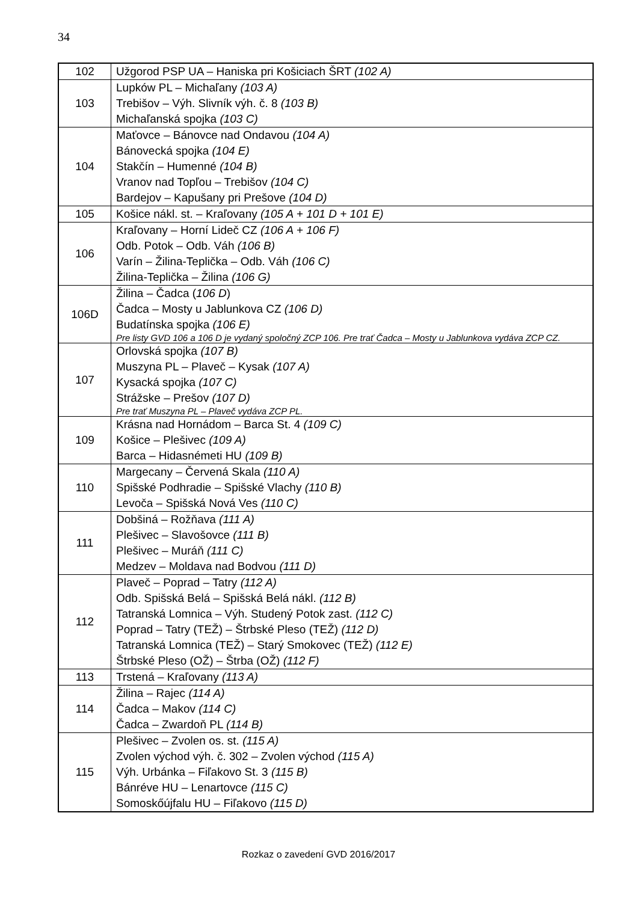34
| 102 | Užgorod PSP UA – Haniska pri Košiciach ŠRT (102 A) |
| 103 | Lupków PL – Michaľany (103 A) Trebišov – Výh. Slivník výh. č. 8 (103 B) Michaľanská spojka (103 C) |
| 104 | Maťovce – Bánovce nad Ondavou (104 A) Bánovecká spojka (104 E) Stakčín – Humenné (104 B) Vranov nad Topľou – Trebišov (104 C) Bardejov – Kapušany pri Prešove (104 D) |
| 105 | Košice nákl. st. – Kraľovany (105 A + 101 D + 101 E) |
| 106 | Kraľovany – Horní Lideč CZ (106 A + 106 F) Odb. Potok – Odb. Váh (106 B) Varín – Žilina-Teplička – Odb. Váh (106 C) Žilina-Teplička – Žilina (106 G) |
| 106D | Žilina – Čadca ( 106 D ) Čadca – Mosty u Jablunkova CZ (106 D) Budatínska spojka (106 E) Pre listy GVD 106 a 106 D je vydaný spoločný ZCP 106. Pre trať Čadca – Mosty u Jablunkova vydáva ZCP CZ. |
| 107 | Orlovská spojka (107 B) Muszyna PL – Plaveč – Kysak (107 A) Kysacká spojka (107 C) Strážske – Prešov (107 D) Pre trať Muszyna PL – Plaveč vydáva ZCP PL. |
| 109 | Krásna nad Hornádom – Barca St. 4 (109 C) Košice – Plešivec (109 A) Barca – Hidasnémeti HU (109 B) |
| 110 | Margecany – Červená Skala (110 A) Spišské Podhradie – Spišské Vlachy (110 B) Levoča – Spišská Nová Ves (110 C) |
| 111 | Dobšiná – Rožňava (111 A) Plešivec – Slavošovce (111 B) Plešivec – Muráň (111 C) Medzev – Moldava nad Bodvou (111 D) |
| 112 | Plaveč – Poprad – Tatry (112 A) Odb. Spišská Belá – Spišská Belá nákl. (112 B) Tatranská Lomnica – Výh. Studený Potok zast. (112 C) Poprad – Tatry (TEŽ) – Štrbské Pleso (TEŽ) (112 D) Tatranská Lomnica (TEŽ) – Starý Smokovec (TEŽ) (112 E) Štrbské Pleso (OŽ) – Štrba (OŽ) (112 F) |
| 113 | Trstená – Kraľovany (113 A) |
| 114 | Žilina – Rajec (114 A) Čadca – Makov (114 C) Čadca – Zwardoň PL (114 B) |
| 115 | Plešivec – Zvolen os. st. (115 A) Zvolen východ výh. č. 302 – Zvolen východ (115 A) Výh. Urbánka – Fiľakovo St. 3 (115 B) Bánréve HU – Lenartovce (115 C) Somoskőújfalu HU – Fiľakovo (115 D) |
Rozkaz o zavedení GVD 2016/2017